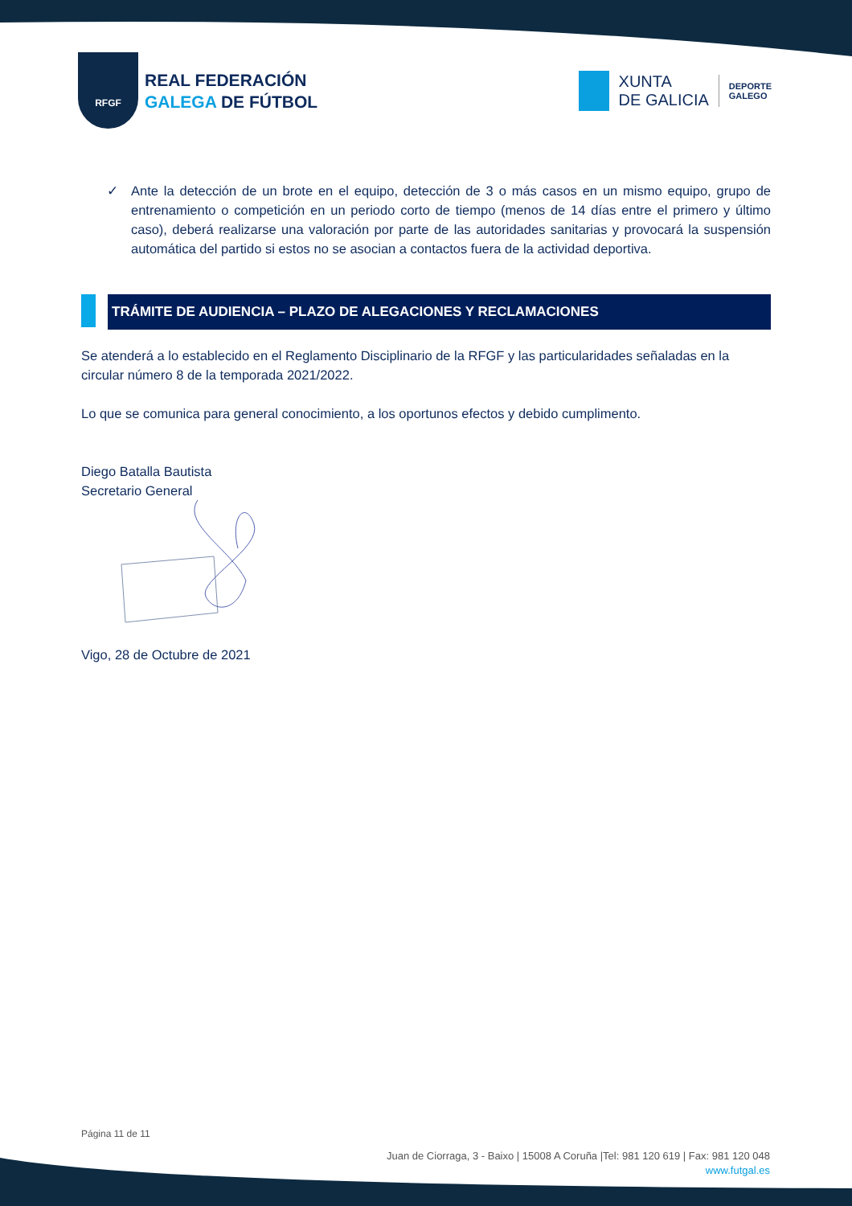RFGF
REAL FEDERACIÓN
GALEGA DE FÚTBOL
XUNTA
DE GALICIA
DEPORTE
GALEGO
✓ Ante la detección de un brote en el equipo, detección de 3 o más casos en un mismo equipo, grupo de entrenamiento o competición en un periodo corto de tiempo (menos de 14 días entre el primero y último caso), deberá realizarse una valoración por parte de las autoridades sanitarias y provocará la suspensión automática del partido si estos no se asocian a contactos fuera de la actividad deportiva.
TRÁMITE DE AUDIENCIA – PLAZO DE ALEGACIONES Y RECLAMACIONES
Se atenderá a lo establecido en el Reglamento Disciplinario de la RFGF y las particularidades señaladas en la circular número 8 de la temporada 2021/2022.
Lo que se comunica para general conocimiento, a los oportunos efectos y debido cumplimento.
Diego Batalla Bautista
Secretario General
Vigo, 28 de Octubre de 2021
Página 11 de 11
Juan de Ciorraga, 3 - Baixo | 15008 A Coruña |Tel: 981 120 619 | Fax: 981 120 048
www.futgal.es